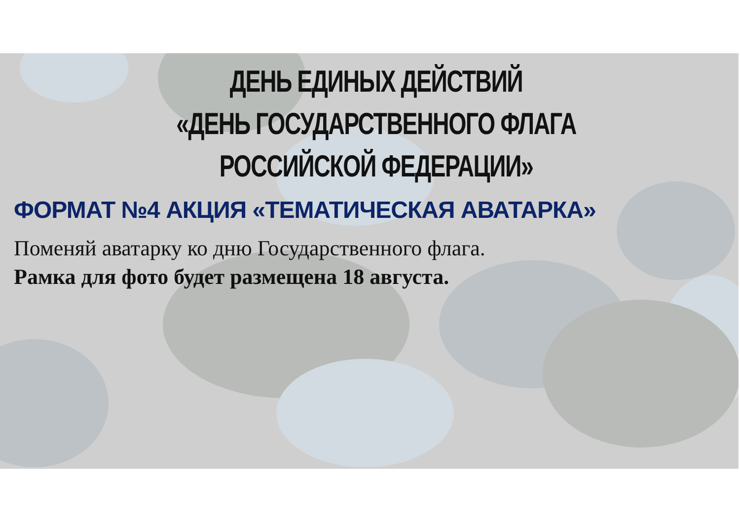ДЕНЬ ЕДИНЫХ ДЕЙСТВИЙ
«ДЕНЬ ГОСУДАРСТВЕННОГО ФЛАГА РОССИЙСКОЙ ФЕДЕРАЦИИ»
ФОРМАТ №4 АКЦИЯ «ТЕМАТИЧЕСКАЯ АВАТАРКА»
Поменяй аватарку ко дню Государственного флага.
Рамка для фото будет размещена 18 августа.